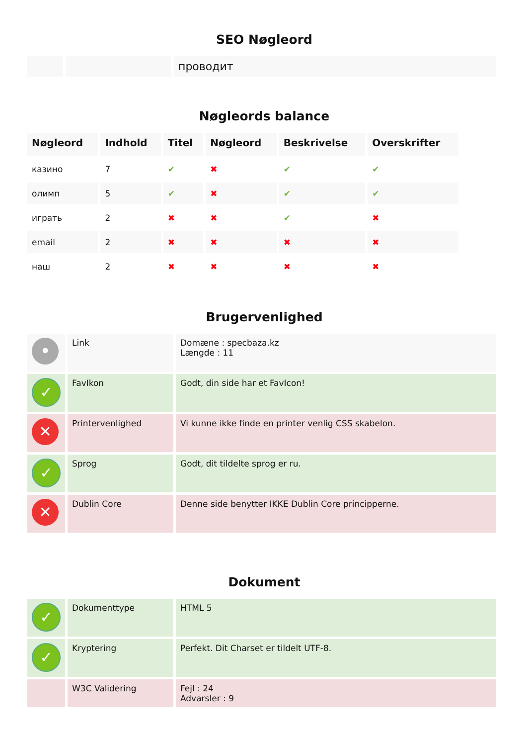SEO Nøgleord
| | | проводит |
Nøgleords balance
| Nøgleord | Indhold | Titel | Nøgleord | Beskrivelse | Overskrifter |
| --- | --- | --- | --- | --- | --- |
| казино | 7 | ✔ | ✖ | ✔ | ✔ |
| олимп | 5 | ✔ | ✖ | ✔ | ✔ |
| играть | 2 | ✖ | ✖ | ✔ | ✖ |
| email | 2 | ✖ | ✖ | ✖ | ✖ |
| наш | 2 | ✖ | ✖ | ✖ | ✖ |
Brugervenlighed
| • | Link | Domæne : specbaza.kz Længde : 11 |
| ✓ | FavIkon | Godt, din side har et FavIcon! |
| ✕ | Printervenlighed | Vi kunne ikke finde en printer venlig CSS skabelon. |
| ✓ | Sprog | Godt, dit tildelte sprog er ru. |
| ✕ | Dublin Core | Denne side benytter IKKE Dublin Core principperne. |
Dokument
| ✓ | Dokumenttype | HTML 5 |
| ✓ | Kryptering | Perfekt. Dit Charset er tildelt UTF-8. |
| | W3C Validering | Fejl : 24 Advarsler : 9 |